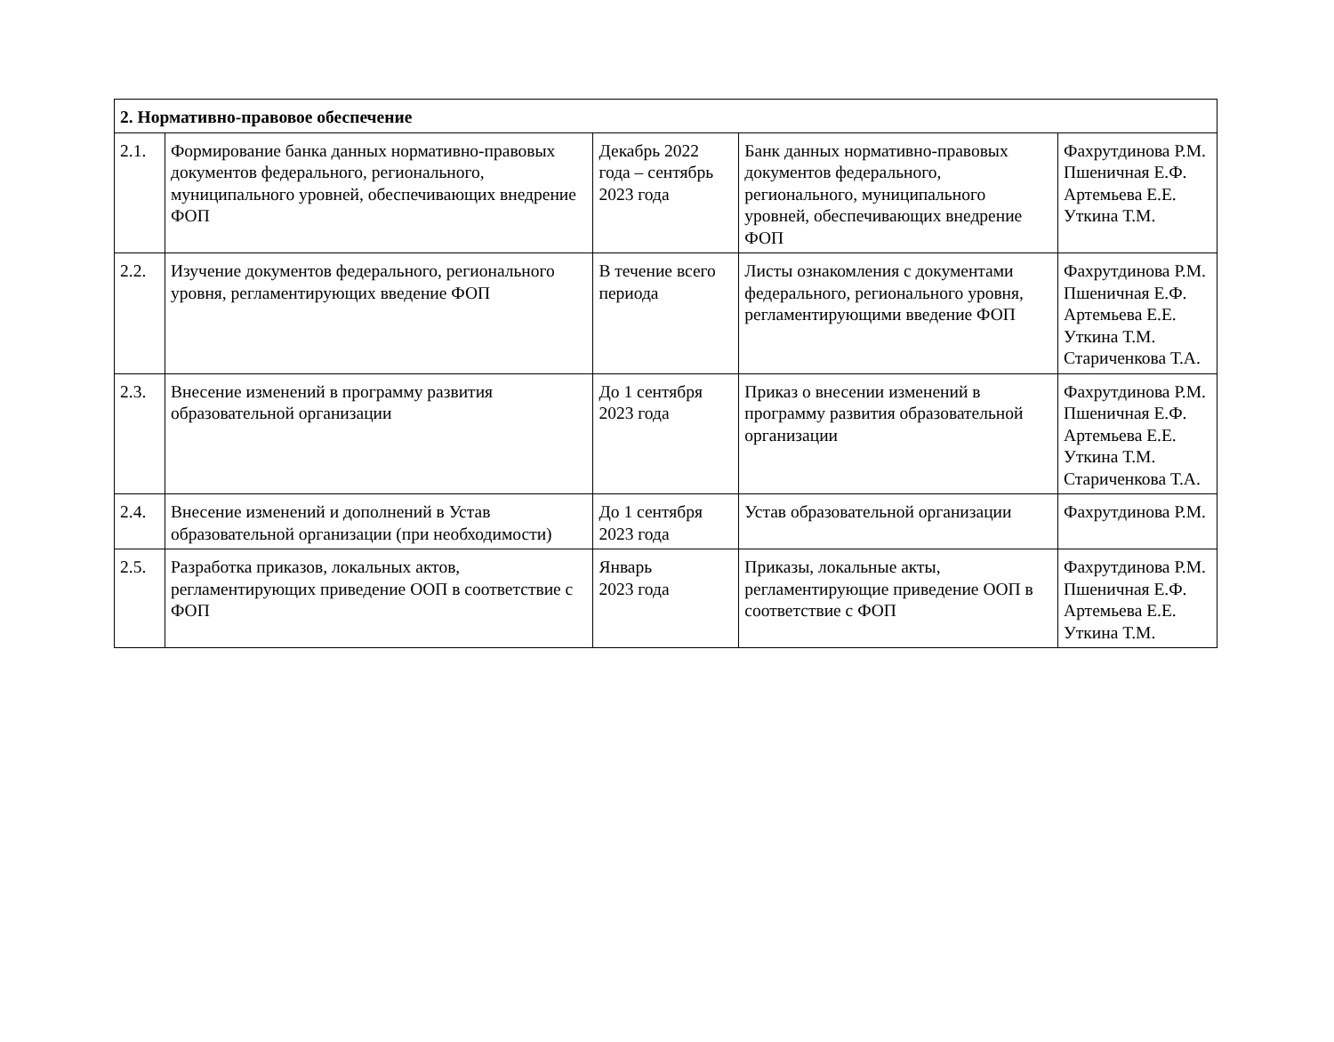| 2. Нормативно-правовое обеспечение | | | | |
| 2.1. | Формирование банка данных нормативно-правовых документов федерального, регионального, муниципального уровней, обеспечивающих внедрение ФОП | Декабрь 2022 года – сентябрь 2023 года | Банк данных нормативно-правовых документов федерального, регионального, муниципального уровней, обеспечивающих внедрение ФОП | Фахрутдинова Р.М. Пшеничная Е.Ф. Артемьева Е.Е. Уткина Т.М. |
| 2.2. | Изучение документов федерального, регионального уровня, регламентирующих введение ФОП | В течение всего периода | Листы ознакомления с документами федерального, регионального уровня, регламентирующими введение ФОП | Фахрутдинова Р.М. Пшеничная Е.Ф. Артемьева Е.Е. Уткина Т.М. Стариченкова Т.А. |
| 2.3. | Внесение изменений в программу развития образовательной организации | До 1 сентября 2023 года | Приказ о внесении изменений в программу развития образовательной организации | Фахрутдинова Р.М. Пшеничная Е.Ф. Артемьева Е.Е. Уткина Т.М. Стариченкова Т.А. |
| 2.4. | Внесение изменений и дополнений в Устав образовательной организации (при необходимости) | До 1 сентября 2023 года | Устав образовательной организации | Фахрутдинова Р.М. |
| 2.5. | Разработка приказов, локальных актов, регламентирующих приведение ООП в соответствие с ФОП | Январь 2023 года | Приказы, локальные акты, регламентирующие приведение ООП в соответствие с ФОП | Фахрутдинова Р.М. Пшеничная Е.Ф. Артемьева Е.Е. Уткина Т.М. |